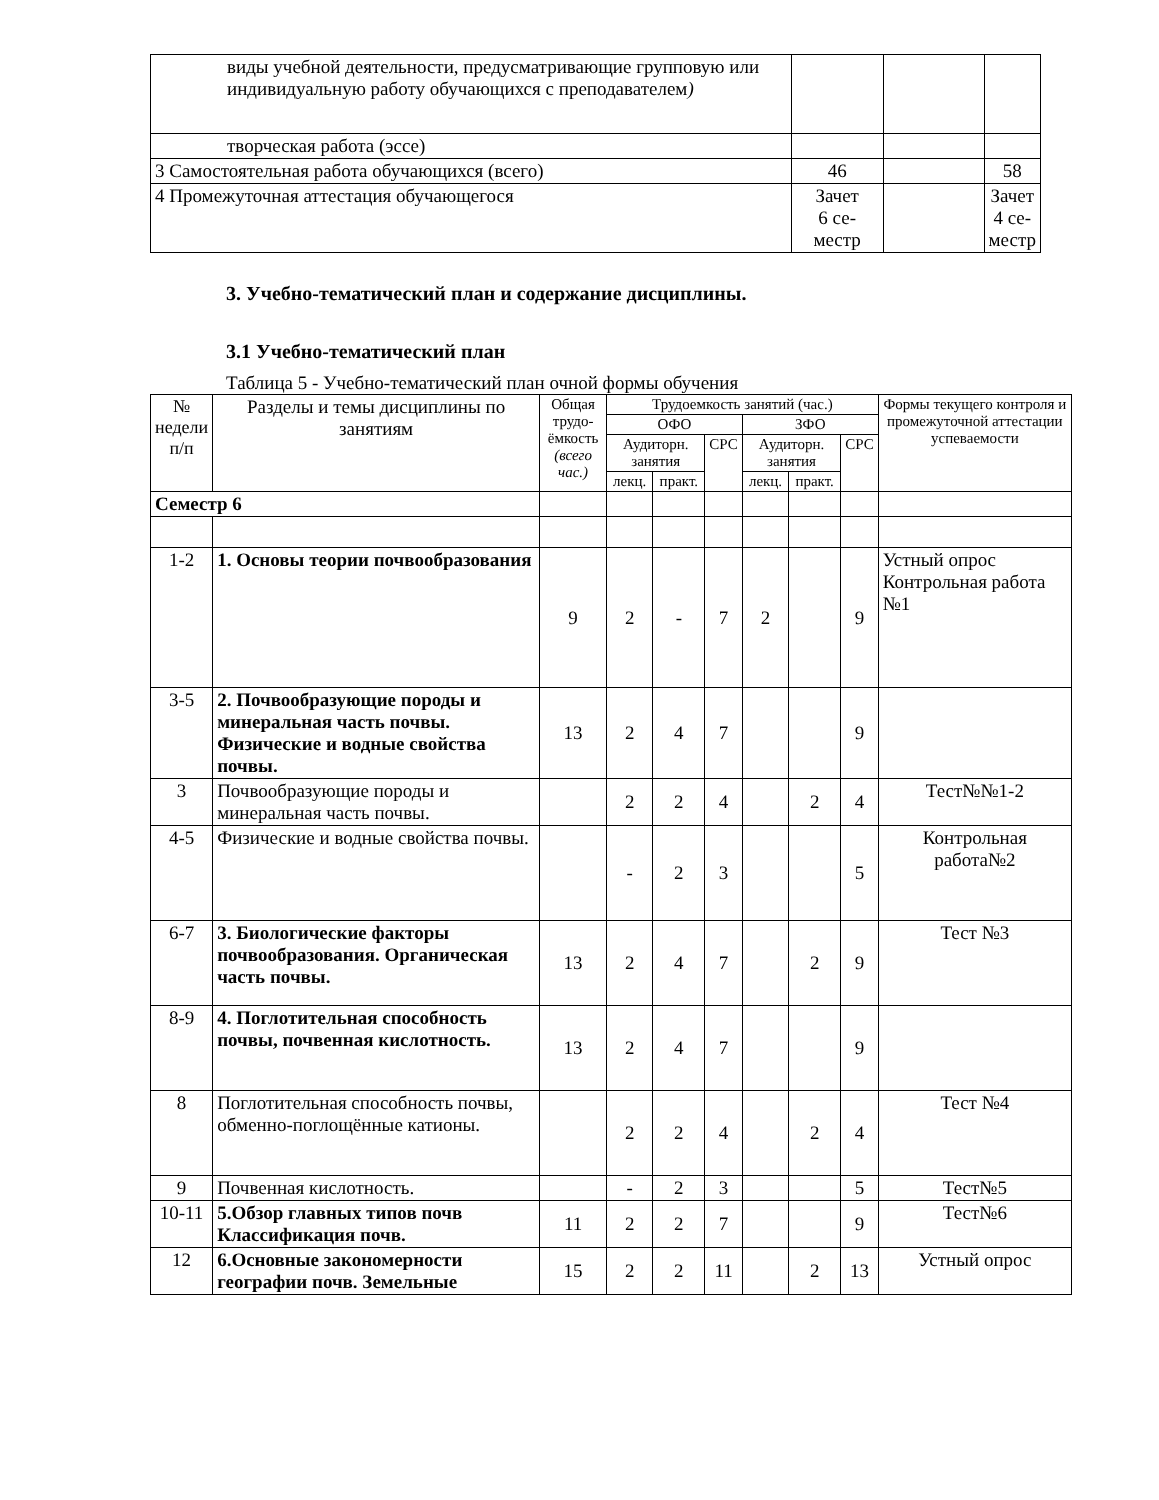| виды учебной деятельности, предусматривающие групповую или индивидуальную работу обучающихся с преподавателем ) | | | |
| творческая работа (эссе) | | | |
| 3 Самостоятельная работа обучающихся (всего) | 46 | | 58 |
| 4 Промежуточная аттестация обучающегося | Зачет 6 се- местр | | Зачет 4 се- местр |
3. Учебно-тематический план и содержание дисциплины.
3.1 Учебно-тематический план
Таблица 5 - Учебно-тематический план очной формы обучения
| № недели п/п | Разделы и темы дисциплины по занятиям | | Общая трудо-ёмкость (всего час.) | Трудоемкость занятий (час.) | | | | | | Формы текущего контроля и промежуточной аттестации успеваемости |
| --- | --- | --- | --- | --- | --- | --- | --- | --- | --- | --- |
| | | | | ОФО | | | ЗФО | | | |
| | | | | Аудиторн. занятия | | СРС | Аудиторн. занятия | | СРС | |
| | | | | лекц. | практ. | | лекц. | практ. | | |
| Семестр 6 | | | | | | | | | | |
| 1-2 | 1. Основы теории почвообразования | | 9 | 2 | - | 7 | 2 | | 9 | Устный опрос Контрольная работа №1 |
| 3-5 | 2. Почвообразующие породы и минеральная часть почвы. Физические и водные свойства почвы. | | 13 | 2 | 4 | 7 | | | 9 | |
| 3 | Почвообразующие породы и минеральная часть почвы. | | | 2 | 2 | 4 | | 2 | 4 | Тест№№1-2 |
| 4-5 | Физические и водные свойства почвы. | | | - | 2 | 3 | | | 5 | Контрольная работа№2 |
| 6-7 | 3. Биологические факторы почвообразования. Органическая часть почвы. | | 13 | 2 | 4 | 7 | | 2 | 9 | Тест №3 |
| 8-9 | 4. Поглотительная способность почвы, почвенная кислотность. | | 13 | 2 | 4 | 7 | | | 9 | |
| 8 | Поглотительная способность почвы, обменно-поглощённые катионы. | | | 2 | 2 | 4 | | 2 | 4 | Тест №4 |
| 9 | Почвенная кислотность. | | | - | 2 | 3 | | | 5 | Тест№5 |
| 10-11 | 5.Обзор главных типов почв Классификация почв. | | 11 | 2 | 2 | 7 | | | 9 | Тест№6 |
| 12 | 6.Основные закономерности географии почв. Земельные | | 15 | 2 | 2 | 11 | | 2 | 13 | Устный опрос |